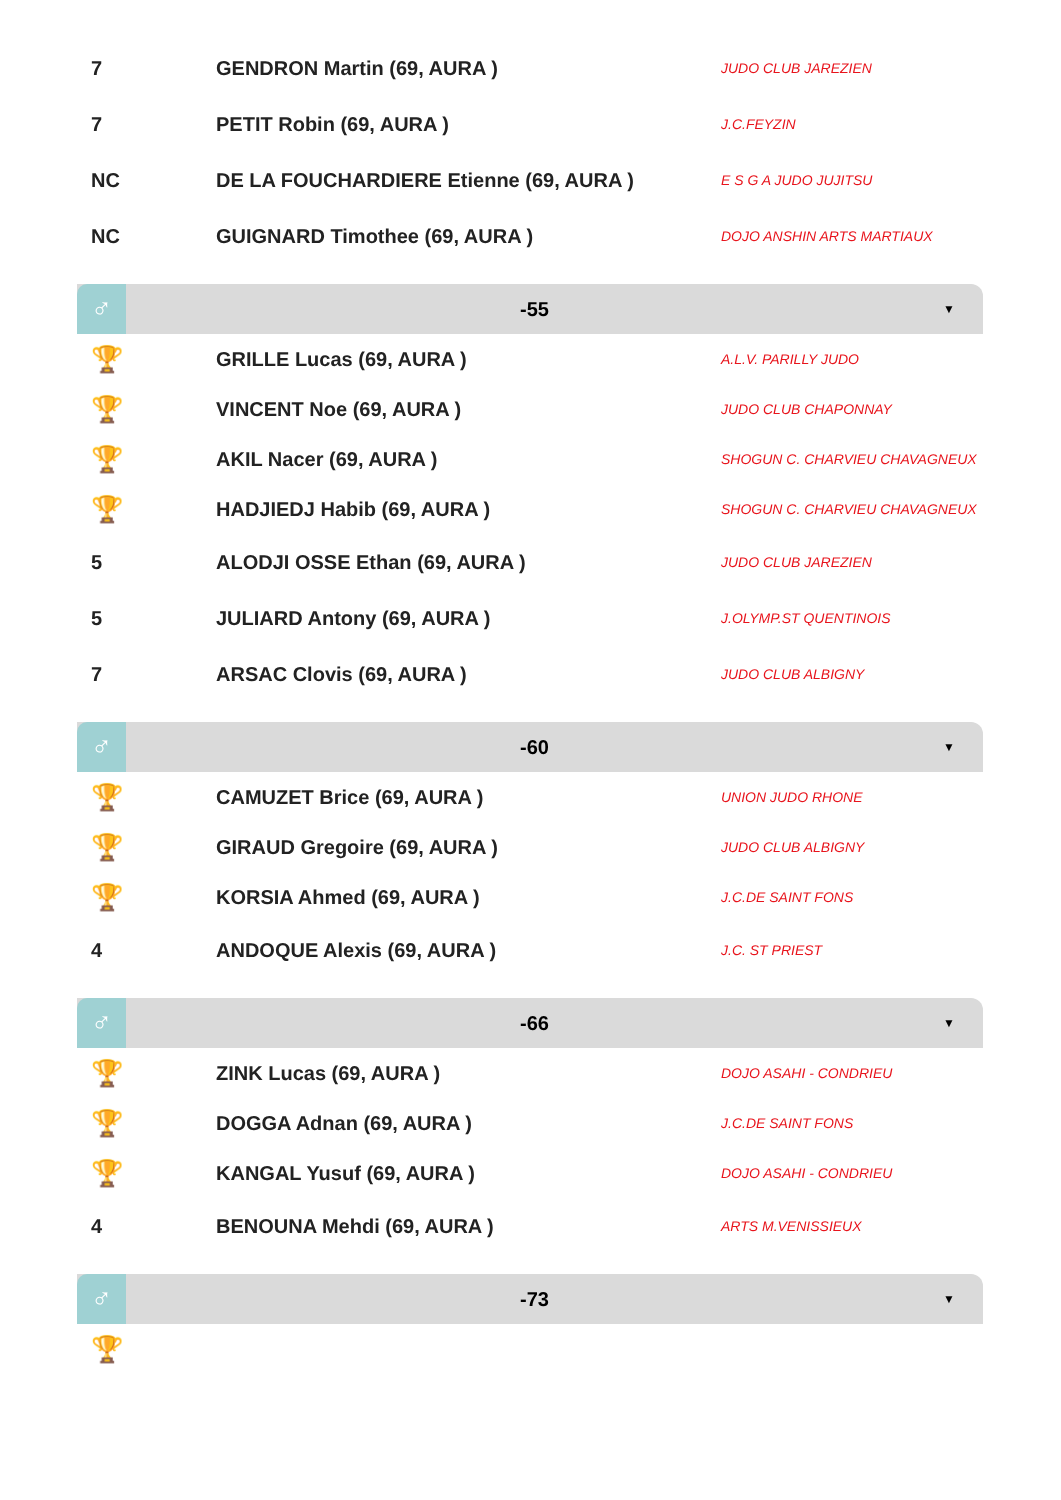| 7 | GENDRON Martin (69, AURA ) | JUDO CLUB JAREZIEN |
| 7 | PETIT Robin (69, AURA ) | J.C.FEYZIN |
| NC | DE LA FOUCHARDIERE Etienne (69, AURA ) | E S G A JUDO JUJITSU |
| NC | GUIGNARD Timothee (69, AURA ) | DOJO ANSHIN ARTS MARTIAUX |
♂
-55
▼
| 🏆 | GRILLE Lucas (69, AURA ) | A.L.V. PARILLY JUDO |
| 🏆 | VINCENT Noe (69, AURA ) | JUDO CLUB CHAPONNAY |
| 🏆 | AKIL Nacer (69, AURA ) | SHOGUN C. CHARVIEU CHAVAGNEUX |
| 🏆 | HADJIEDJ Habib (69, AURA ) | SHOGUN C. CHARVIEU CHAVAGNEUX |
| 5 | ALODJI OSSE Ethan (69, AURA ) | JUDO CLUB JAREZIEN |
| 5 | JULIARD Antony (69, AURA ) | J.OLYMP.ST QUENTINOIS |
| 7 | ARSAC Clovis (69, AURA ) | JUDO CLUB ALBIGNY |
♂
-60
▼
| 🏆 | CAMUZET Brice (69, AURA ) | UNION JUDO RHONE |
| 🏆 | GIRAUD Gregoire (69, AURA ) | JUDO CLUB ALBIGNY |
| 🏆 | KORSIA Ahmed (69, AURA ) | J.C.DE SAINT FONS |
| 4 | ANDOQUE Alexis (69, AURA ) | J.C. ST PRIEST |
♂
-66
▼
| 🏆 | ZINK Lucas (69, AURA ) | DOJO ASAHI - CONDRIEU |
| 🏆 | DOGGA Adnan (69, AURA ) | J.C.DE SAINT FONS |
| 🏆 | KANGAL Yusuf (69, AURA ) | DOJO ASAHI - CONDRIEU |
| 4 | BENOUNA Mehdi (69, AURA ) | ARTS M.VENISSIEUX |
♂
-73
▼
| 🏆 | | |